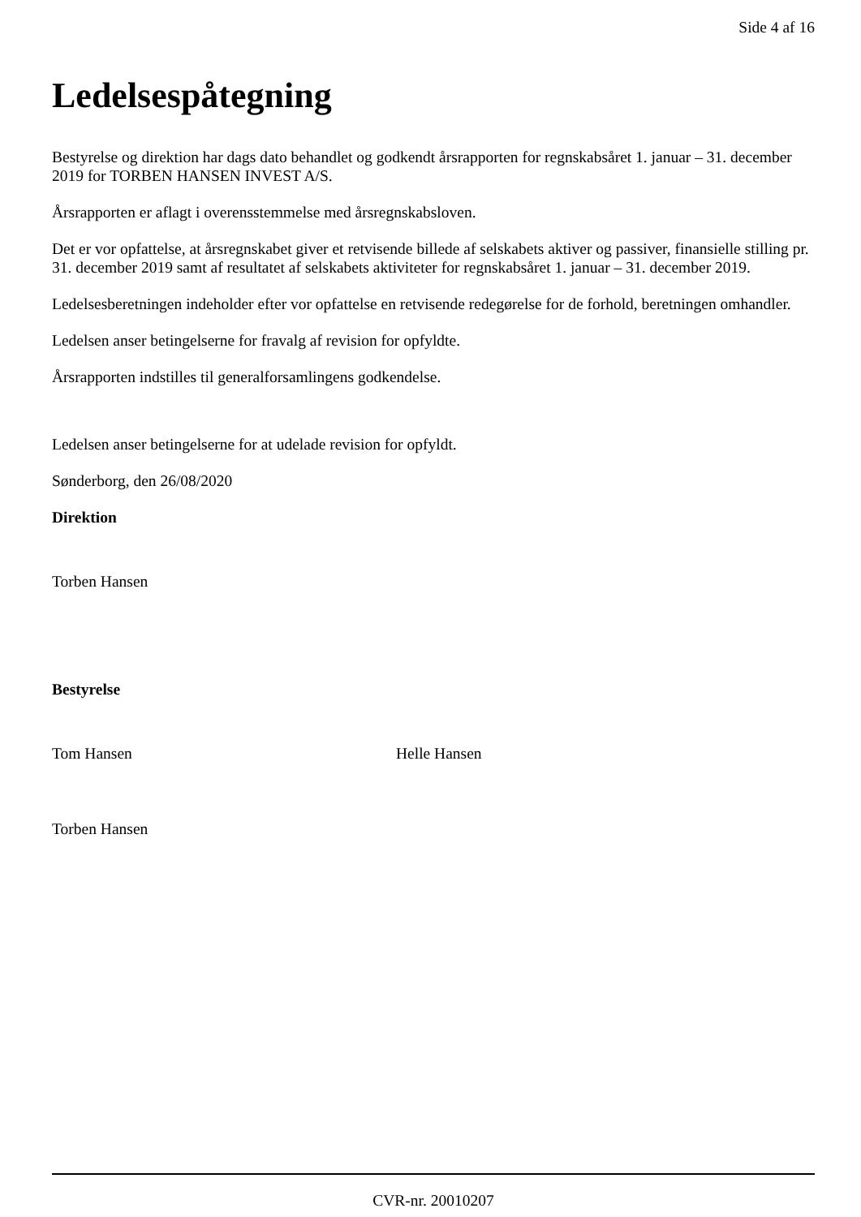Side 4 af 16
Ledelsespåtegning
Bestyrelse og direktion har dags dato behandlet og godkendt årsrapporten for regnskabsåret 1. januar – 31. december 2019 for TORBEN HANSEN INVEST A/S.
Årsrapporten er aflagt i overensstemmelse med årsregnskabsloven.
Det er vor opfattelse, at årsregnskabet giver et retvisende billede af selskabets aktiver og passiver, finansielle stilling pr. 31. december 2019 samt af resultatet af selskabets aktiviteter for regnskabsåret 1. januar – 31. december 2019.
Ledelsesberetningen indeholder efter vor opfattelse en retvisende redegørelse for de forhold, beretningen omhandler.
Ledelsen anser betingelserne for fravalg af revision for opfyldte.
Årsrapporten indstilles til generalforsamlingens godkendelse.
Ledelsen anser betingelserne for at udelade revision for opfyldt.
Sønderborg, den 26/08/2020
Direktion
Torben Hansen
Bestyrelse
Tom Hansen Helle Hansen
Torben Hansen
CVR-nr. 20010207